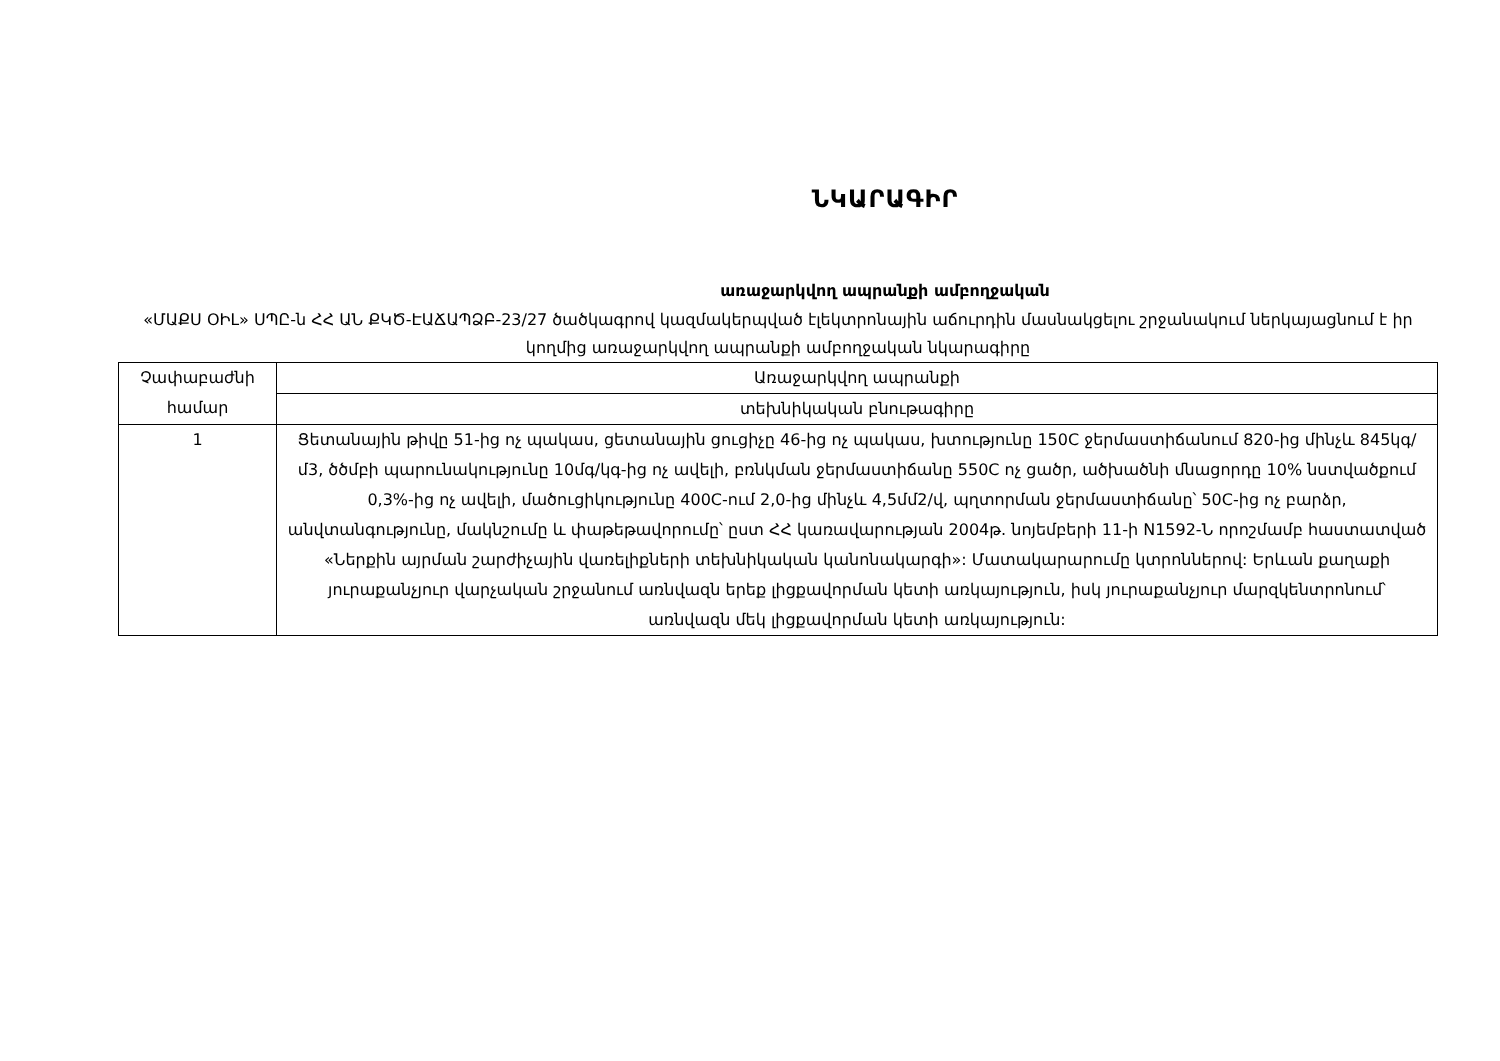ՆԿԱՐԱԳԻՐ
առաջարկվող ապրանքի ամբողջական
«ՄԱՔՍ ՕԻԼ» ՍՊԸ-ն ՀՀ ԱՆ ՔԿԾ-ԷԱՃԱՊՁԲ-23/27 ծածկագրով կազմակերպված էլեկտրոնային աճուրդին մասնակցելու շրջանակում ներկայացնում է իր կողմից առաջարկվող ապրանքի ամբողջական նկարագիրը
| Չափաբաժնի համար | Առաջարկվող ապրանքի |
| | տեխնիկական բնութագիրը |
| 1 | Ցետանային թիվը 51-ից ոչ պակաս, ցետանային ցուցիչը 46-ից ոչ պակաս, խտությունը 150C ջերմաստիճանում 820-ից մինչև 845կգ/մ3, ծծմբի պարունակությունը 10մգ/կգ-ից ոչ ավելի, բռնկման ջերմաստիճանը 550C ոչ ցածր, ածխածնի մնացորդը 10% նստվածքում 0,3%-ից ոչ ավելի, մածուցիկությունը 400C-ում 2,0-ից մինչև 4,5մմ2/վ, պղտորման ջերմաստիճանը՝ 50C-ից ոչ բարձր, անվտանգությունը, մակնշումը և փաթեթավորումը՝ ըստ ՀՀ կառավարության 2004թ. նոյեմբերի 11-ի N1592-Ն որոշմամբ հաստատված «Ներքին այրման շարժիչային վառելիքների տեխնիկական կանոնակարգի»: Մատակարարումը կտրոններով: Երևան քաղաքի յուրաքանչյուր վարչական շրջանում առնվազն երեք լիցքավորման կետի առկայություն, իսկ յուրաքանչյուր մարզկենտրոնում՝ առնվազն մեկ լիցքավորման կետի առկայություն: |